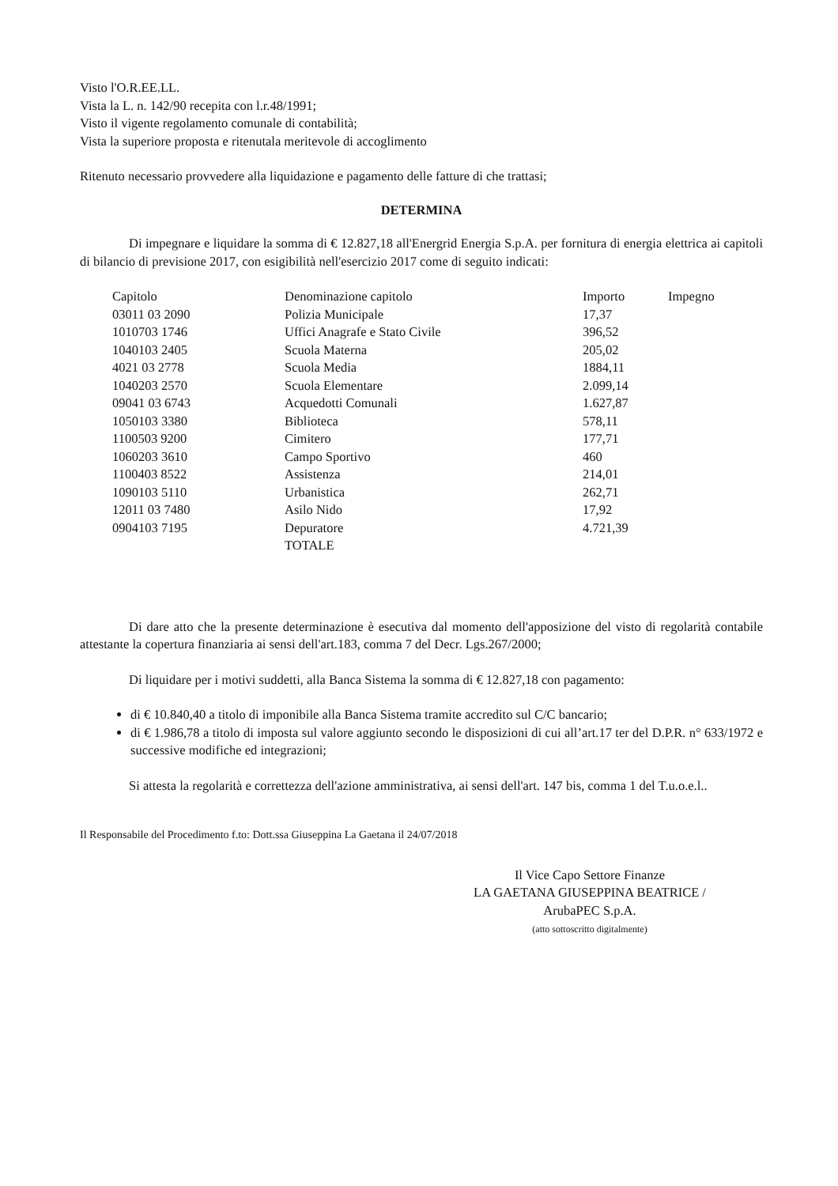Visto l'O.R.EE.LL.
Vista la L. n. 142/90 recepita con l.r.48/1991;
Visto il vigente regolamento comunale di contabilità;
Vista la superiore proposta e ritenutala meritevole di accoglimento
Ritenuto necessario provvedere alla liquidazione e pagamento delle fatture di che trattasi;
DETERMINA
Di impegnare e liquidare la somma di € 12.827,18 all'Energrid Energia S.p.A. per fornitura di energia elettrica ai capitoli di bilancio di previsione 2017, con esigibilità nell'esercizio 2017 come di seguito indicati:
| Capitolo | Denominazione capitolo | Importo | Impegno |
| 03011 03 2090 | Polizia Municipale | 17,37 | |
| 1010703 1746 | Uffici Anagrafe e Stato Civile | 396,52 | |
| 1040103 2405 | Scuola Materna | 205,02 | |
| 4021 03 2778 | Scuola Media | 1884,11 | |
| 1040203 2570 | Scuola Elementare | 2.099,14 | |
| 09041 03 6743 | Acquedotti Comunali | 1.627,87 | |
| 1050103 3380 | Biblioteca | 578,11 | |
| 1100503 9200 | Cimitero | 177,71 | |
| 1060203 3610 | Campo Sportivo | 460 | |
| 1100403 8522 | Assistenza | 214,01 | |
| 1090103 5110 | Urbanistica | 262,71 | |
| 12011 03 7480 | Asilo Nido | 17,92 | |
| 0904103 7195 | Depuratore | 4.721,39 | |
| | TOTALE | | |
Di dare atto che la presente determinazione è esecutiva dal momento dell'apposizione del visto di regolarità contabile attestante la copertura finanziaria ai sensi dell'art.183, comma 7 del Decr. Lgs.267/2000;
Di liquidare per i motivi suddetti, alla Banca Sistema la somma di € 12.827,18 con pagamento:
di € 10.840,40 a titolo di imponibile alla Banca Sistema tramite accredito sul C/C bancario;
di € 1.986,78 a titolo di imposta sul valore aggiunto secondo le disposizioni di cui all’art.17 ter del D.P.R. n° 633/1972 e successive modifiche ed integrazioni;
Si attesta la regolarità e correttezza dell'azione amministrativa, ai sensi dell'art. 147 bis, comma 1 del T.u.o.e.l..
Il Responsabile del Procedimento f.to: Dott.ssa Giuseppina La Gaetana il 24/07/2018
Il Vice Capo Settore Finanze
LA GAETANA GIUSEPPINA BEATRICE /
ArubaPEC S.p.A.
(atto sottoscritto digitalmente)